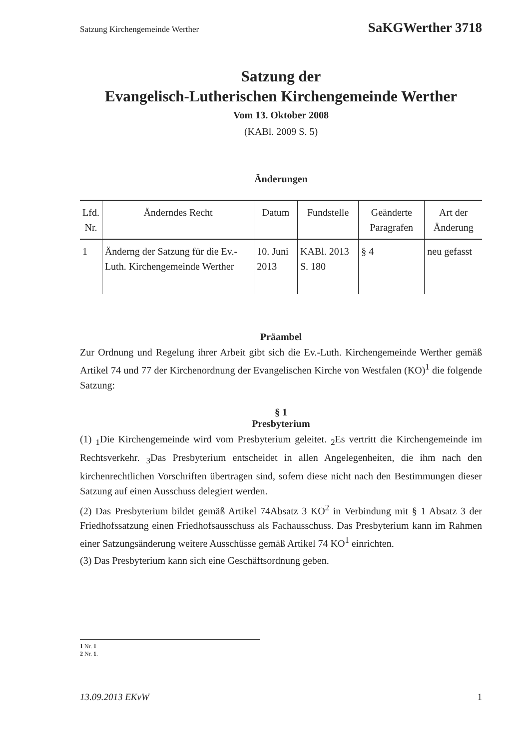Satzung Kirchengemeinde Werther SaKGWerther 3718
Satzung der
Evangelisch-Lutherischen Kirchengemeinde Werther
Vom 13. Oktober 2008
(KABl. 2009 S. 5)
Änderungen
| Lfd. Nr. | Änderndes Recht | Datum | Fundstelle | Geänderte Paragrafen | Art der Änderung |
| --- | --- | --- | --- | --- | --- |
| 1 | Änderng der Satzung für die Ev.-Luth. Kirchengemeinde Werther | 10. Juni 2013 | KABl. 2013 S. 180 | § 4 | neu gefasst |
Präambel
Zur Ordnung und Regelung ihrer Arbeit gibt sich die Ev.-Luth. Kirchengemeinde Werther gemäß Artikel 74 und 77 der Kirchenordnung der Evangelischen Kirche von Westfalen (KO)<sup>1</sup> die folgende Satzung:
§ 1
Presbyterium
(1) <sub>1</sub>Die Kirchengemeinde wird vom Presbyterium geleitet. <sub>2</sub>Es vertritt die Kirchengemeinde im Rechtsverkehr. <sub>3</sub>Das Presbyterium entscheidet in allen Angelegenheiten, die ihm nach den kirchenrechtlichen Vorschriften übertragen sind, sofern diese nicht nach den Bestimmungen dieser Satzung auf einen Ausschuss delegiert werden.
(2) Das Presbyterium bildet gemäß Artikel 74Absatz 3 KO<sup>2</sup> in Verbindung mit § 1 Absatz 3 der Friedhofssatzung einen Friedhofsausschuss als Fachausschuss. Das Presbyterium kann im Rahmen einer Satzungsänderung weitere Ausschüsse gemäß Artikel 74 KO<sup>1</sup> einrichten.
(3) Das Presbyterium kann sich eine Geschäftsordnung geben.
1 Nr. 1
2 Nr. 1.
13.09.2013 EKvW 1